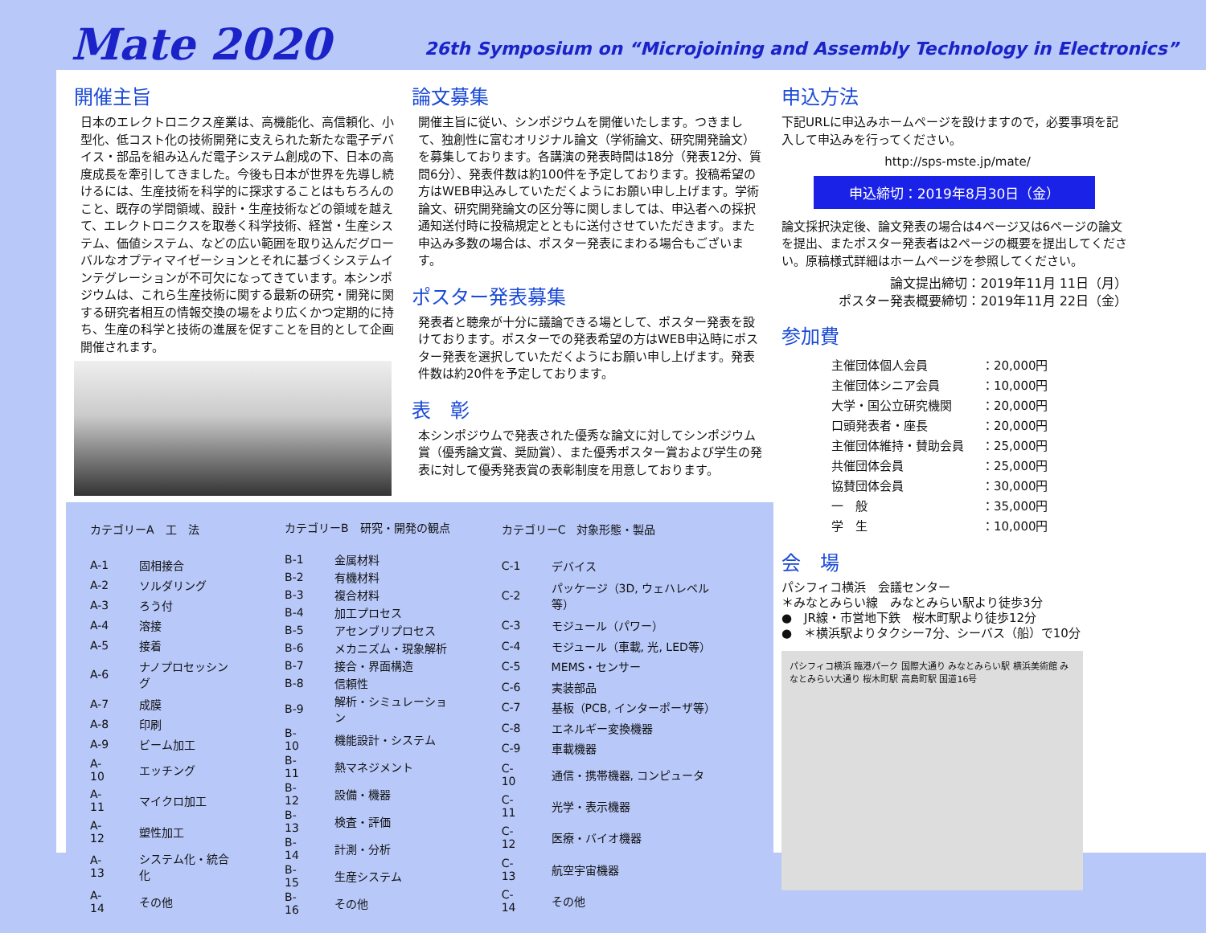Mate 2020
26th Symposium on “Microjoining and Assembly Technology in Electronics”
開催主旨
日本のエレクトロニクス産業は、高機能化、高信頼化、小型化、低コスト化の技術開発に支えられた新たな電子デバイス・部品を組み込んだ電子システム創成の下、日本の高度成長を牽引してきました。今後も日本が世界を先導し続けるには、生産技術を科学的に探求することはもちろんのこと、既存の学問領域、設計・生産技術などの領域を越えて、エレクトロニクスを取巻く科学技術、経営・生産システム、価値システム、などの広い範囲を取り込んだグローバルなオプティマイゼーションとそれに基づくシステムインテグレーションが不可欠になってきています。本シンポジウムは、これら生産技術に関する最新の研究・開発に関する研究者相互の情報交換の場をより広くかつ定期的に持ち、生産の科学と技術の進展を促すことを目的として企画開催されます。
論文募集
開催主旨に従い、シンポジウムを開催いたします。つきまして、独創性に富むオリジナル論文（学術論文、研究開発論文）を募集しております。各講演の発表時間は18分（発表12分、質問6分）、発表件数は約100件を予定しております。投稿希望の方はWEB申込みしていただくようにお願い申し上げます。学術論文、研究開発論文の区分等に関しましては、申込者への採択通知送付時に投稿規定とともに送付させていただきます。また申込み多数の場合は、ポスター発表にまわる場合もございます。
ポスター発表募集
発表者と聴衆が十分に議論できる場として、ポスター発表を設けております。ポスターでの発表希望の方はWEB申込時にポスター発表を選択していただくようにお願い申し上げます。発表件数は約20件を予定しております。
表　彰
本シンポジウムで発表された優秀な論文に対してシンポジウム賞（優秀論文賞、奨励賞）、また優秀ポスター賞および学生の発表に対して優秀発表賞の表彰制度を用意しております。
| カテゴリーA 工 法 | |
| A-1 | 固相接合 |
| A-2 | ソルダリング |
| A-3 | ろう付 |
| A-4 | 溶接 |
| A-5 | 接着 |
| A-6 | ナノプロセッシング |
| A-7 | 成膜 |
| A-8 | 印刷 |
| A-9 | ビーム加工 |
| A-10 | エッチング |
| A-11 | マイクロ加工 |
| A-12 | 塑性加工 |
| A-13 | システム化・統合化 |
| A-14 | その他 |
| カテゴリーB 研究・開発の観点 | |
| B-1 | 金属材料 |
| B-2 | 有機材料 |
| B-3 | 複合材料 |
| B-4 | 加工プロセス |
| B-5 | アセンブリプロセス |
| B-6 | メカニズム・現象解析 |
| B-7 | 接合・界面構造 |
| B-8 | 信頼性 |
| B-9 | 解析・シミュレーション |
| B-10 | 機能設計・システム |
| B-11 | 熱マネジメント |
| B-12 | 設備・機器 |
| B-13 | 検査・評価 |
| B-14 | 計測・分析 |
| B-15 | 生産システム |
| B-16 | その他 |
| カテゴリーC 対象形態・製品 | |
| C-1 | デバイス |
| C-2 | パッケージ（3D, ウェハレベル等） |
| C-3 | モジュール（パワー） |
| C-4 | モジュール（車載, 光, LED等） |
| C-5 | MEMS・センサー |
| C-6 | 実装部品 |
| C-7 | 基板（PCB, インターポーザ等） |
| C-8 | エネルギー変換機器 |
| C-9 | 車載機器 |
| C-10 | 通信・携帯機器, コンピュータ |
| C-11 | 光学・表示機器 |
| C-12 | 医療・バイオ機器 |
| C-13 | 航空宇宙機器 |
| C-14 | その他 |
申込方法
下記URLに申込みホームページを設けますので，必要事項を記入して申込みを行ってください。
http://sps-mste.jp/mate/
申込締切：2019年8月30日（金）
論文採択決定後、論文発表の場合は4ページ又は6ページの論文を提出、またポスター発表者は2ページの概要を提出してください。原稿様式詳細はホームページを参照してください。
論文提出締切：2019年11月 11日（月）
ポスター発表概要締切：2019年11月 22日（金）
参加費
| 主催団体個人会員 | ：20,000円 |
| 主催団体シニア会員 | ：10,000円 |
| 大学・国公立研究機関 | ：20,000円 |
| 口頭発表者・座長 | ：20,000円 |
| 主催団体維持・賛助会員 | ：25,000円 |
| 共催団体会員 | ：25,000円 |
| 協賛団体会員 | ：30,000円 |
| 一 般 | ：35,000円 |
| 学 生 | ：10,000円 |
会　場
パシフィコ横浜　会議センター
＊みなとみらい線　みなとみらい駅より徒歩3分
●　JR線・市営地下鉄　桜木町駅より徒歩12分
●　＊横浜駅よりタクシー7分、シーバス（船）で10分
パシフィコ横浜 臨港パーク 国際大通り みなとみらい駅 横浜美術館 みなとみらい大通り 桜木町駅 高島町駅 国道16号